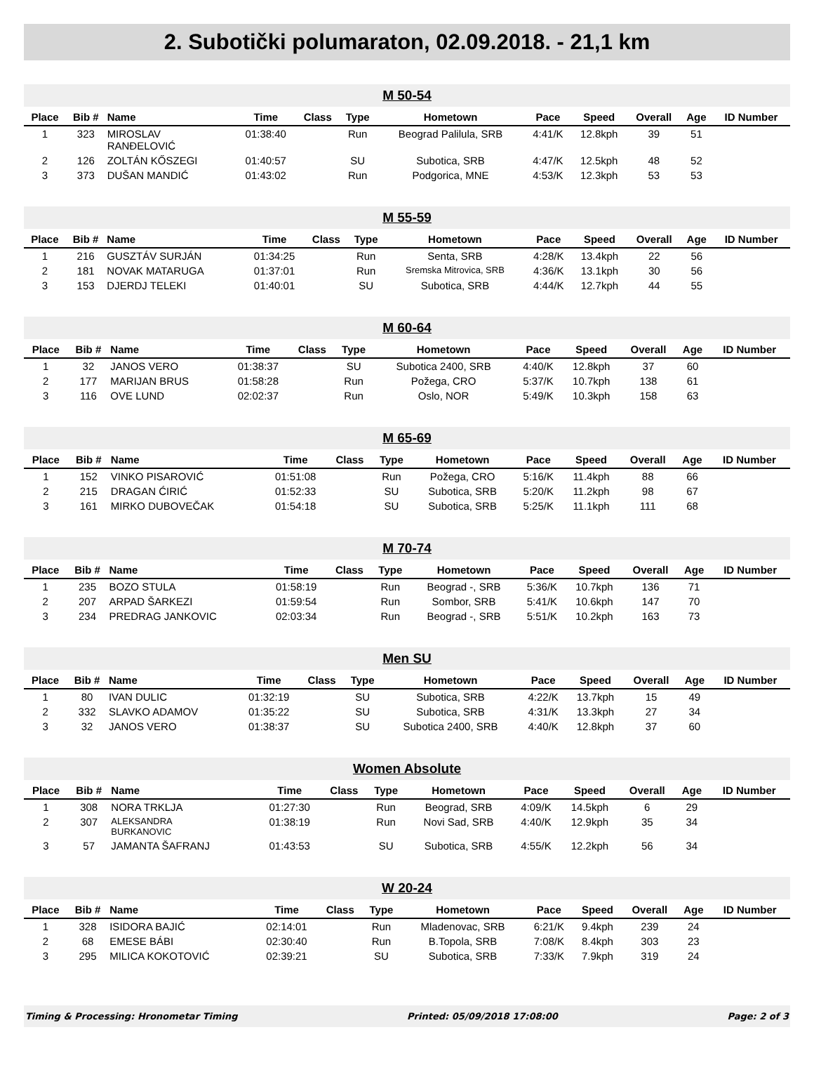2. Subotički polumaraton, 02.09.2018. - 21,1 km
M 50-54
| Place | Bib # | Name | Time | Class | Type | Hometown | Pace | Speed | Overall | Age | ID Number |
| --- | --- | --- | --- | --- | --- | --- | --- | --- | --- | --- | --- |
| 1 | 323 | MIROSLAV RANĐELOVIĆ | 01:38:40 | | Run | Beograd Palilula, SRB | 4:41/K | 12.8kph | 39 | 51 | |
| 2 | 126 | ZOLTÁN KŐSZEGI | 01:40:57 | | SU | Subotica, SRB | 4:47/K | 12.5kph | 48 | 52 | |
| 3 | 373 | DUŠAN MANDIĆ | 01:43:02 | | Run | Podgorica, MNE | 4:53/K | 12.3kph | 53 | 53 | |
M 55-59
| Place | Bib # | Name | Time | Class | Type | Hometown | Pace | Speed | Overall | Age | ID Number |
| --- | --- | --- | --- | --- | --- | --- | --- | --- | --- | --- | --- |
| 1 | 216 | GUSZTÁV SURJÁN | 01:34:25 | | Run | Senta, SRB | 4:28/K | 13.4kph | 22 | 56 | |
| 2 | 181 | NOVAK MATARUGA | 01:37:01 | | Run | Sremska Mitrovica, SRB | 4:36/K | 13.1kph | 30 | 56 | |
| 3 | 153 | DJERDJ TELEKI | 01:40:01 | | SU | Subotica, SRB | 4:44/K | 12.7kph | 44 | 55 | |
M 60-64
| Place | Bib # | Name | Time | Class | Type | Hometown | Pace | Speed | Overall | Age | ID Number |
| --- | --- | --- | --- | --- | --- | --- | --- | --- | --- | --- | --- |
| 1 | 32 | JANOS VERO | 01:38:37 | | SU | Subotica 2400, SRB | 4:40/K | 12.8kph | 37 | 60 | |
| 2 | 177 | MARIJAN BRUS | 01:58:28 | | Run | Požega, CRO | 5:37/K | 10.7kph | 138 | 61 | |
| 3 | 116 | OVE LUND | 02:02:37 | | Run | Oslo, NOR | 5:49/K | 10.3kph | 158 | 63 | |
M 65-69
| Place | Bib # | Name | Time | Class | Type | Hometown | Pace | Speed | Overall | Age | ID Number |
| --- | --- | --- | --- | --- | --- | --- | --- | --- | --- | --- | --- |
| 1 | 152 | VINKO PISAROVIĆ | 01:51:08 | | Run | Požega, CRO | 5:16/K | 11.4kph | 88 | 66 | |
| 2 | 215 | DRAGAN ĆIRIĆ | 01:52:33 | | SU | Subotica, SRB | 5:20/K | 11.2kph | 98 | 67 | |
| 3 | 161 | MIRKO DUBOVEČAK | 01:54:18 | | SU | Subotica, SRB | 5:25/K | 11.1kph | 111 | 68 | |
M 70-74
| Place | Bib # | Name | Time | Class | Type | Hometown | Pace | Speed | Overall | Age | ID Number |
| --- | --- | --- | --- | --- | --- | --- | --- | --- | --- | --- | --- |
| 1 | 235 | BOZO STULA | 01:58:19 | | Run | Beograd -, SRB | 5:36/K | 10.7kph | 136 | 71 | |
| 2 | 207 | ARPAD ŠARKEZI | 01:59:54 | | Run | Sombor, SRB | 5:41/K | 10.6kph | 147 | 70 | |
| 3 | 234 | PREDRAG JANKOVIC | 02:03:34 | | Run | Beograd -, SRB | 5:51/K | 10.2kph | 163 | 73 | |
Men SU
| Place | Bib # | Name | Time | Class | Type | Hometown | Pace | Speed | Overall | Age | ID Number |
| --- | --- | --- | --- | --- | --- | --- | --- | --- | --- | --- | --- |
| 1 | 80 | IVAN DULIC | 01:32:19 | | SU | Subotica, SRB | 4:22/K | 13.7kph | 15 | 49 | |
| 2 | 332 | SLAVKO ADAMOV | 01:35:22 | | SU | Subotica, SRB | 4:31/K | 13.3kph | 27 | 34 | |
| 3 | 32 | JANOS VERO | 01:38:37 | | SU | Subotica 2400, SRB | 4:40/K | 12.8kph | 37 | 60 | |
Women Absolute
| Place | Bib # | Name | Time | Class | Type | Hometown | Pace | Speed | Overall | Age | ID Number |
| --- | --- | --- | --- | --- | --- | --- | --- | --- | --- | --- | --- |
| 1 | 308 | NORA TRKLJA | 01:27:30 | | Run | Beograd, SRB | 4:09/K | 14.5kph | 6 | 29 | |
| 2 | 307 | ALEKSANDRA BURKANOVIC | 01:38:19 | | Run | Novi Sad, SRB | 4:40/K | 12.9kph | 35 | 34 | |
| 3 | 57 | JAMANTA ŠAFRANJ | 01:43:53 | | SU | Subotica, SRB | 4:55/K | 12.2kph | 56 | 34 | |
W 20-24
| Place | Bib # | Name | Time | Class | Type | Hometown | Pace | Speed | Overall | Age | ID Number |
| --- | --- | --- | --- | --- | --- | --- | --- | --- | --- | --- | --- |
| 1 | 328 | ISIDORA BAJIĆ | 02:14:01 | | Run | Mladenovac, SRB | 6:21/K | 9.4kph | 239 | 24 | |
| 2 | 68 | EMESE BÁBI | 02:30:40 | | Run | B.Topola, SRB | 7:08/K | 8.4kph | 303 | 23 | |
| 3 | 295 | MILICA KOKOTOVIĆ | 02:39:21 | | SU | Subotica, SRB | 7:33/K | 7.9kph | 319 | 24 | |
Timing & Processing: Hronometar Timing Printed: 05/09/2018 17:08:00 Page: 2 of 3